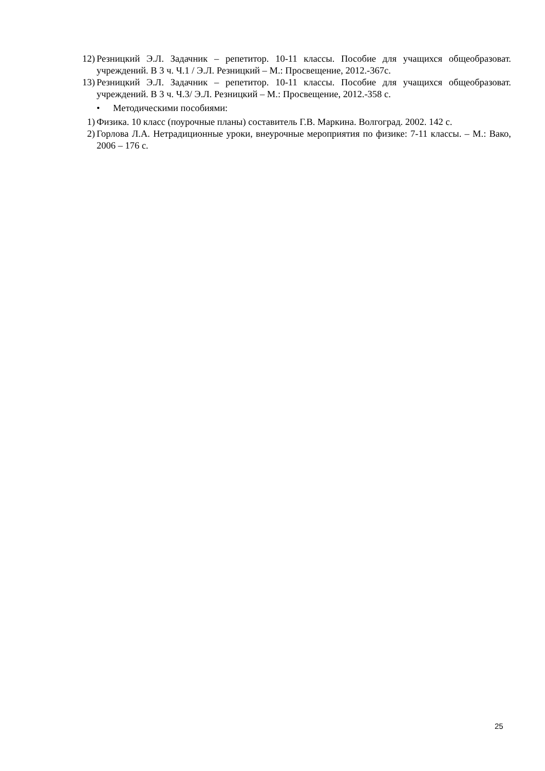12) Резницкий Э.Л. Задачник – репетитор. 10-11 классы. Пособие для учащихся общеобразоват. учреждений. В 3 ч. Ч.1 / Э.Л. Резницкий – М.: Просвещение, 2012.-367с.
13) Резницкий Э.Л. Задачник – репетитор. 10-11 классы. Пособие для учащихся общеобразоват. учреждений. В 3 ч. Ч.3/ Э.Л. Резницкий – М.: Просвещение, 2012.-358 с.
• Методическими пособиями:
1) Физика. 10 класс (поурочные планы) составитель Г.В. Маркина. Волгоград. 2002. 142 с.
2) Горлова Л.А. Нетрадиционные уроки, внеурочные мероприятия по физике: 7-11 классы. – М.: Вако, 2006 – 176 с.
25